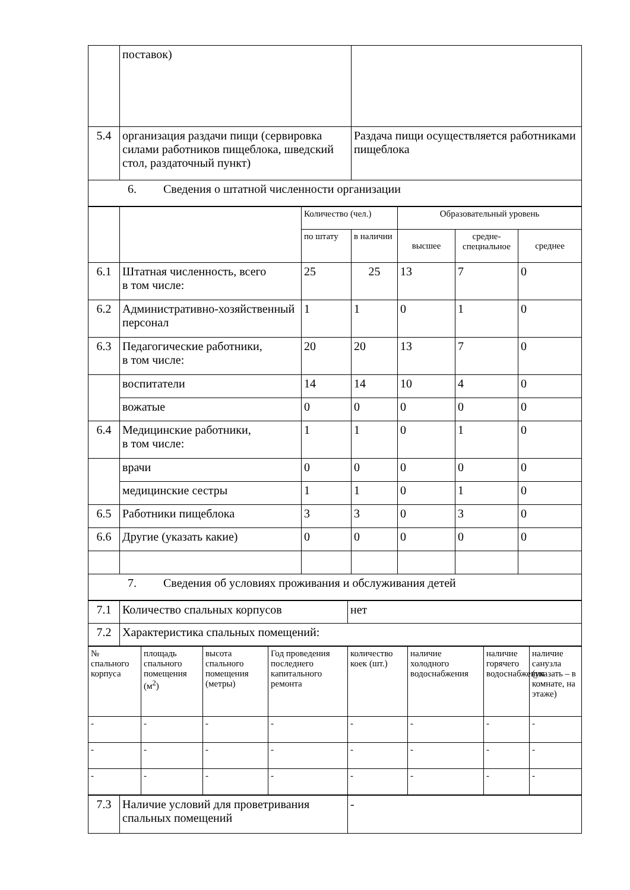| | поставок) | |
| 5.4 | организация раздачи пищи (сервировка силами работников пищеблока, шведский стол, раздаточный пункт) | Раздача пищи осуществляется работниками пищеблока |
| 6. Сведения о штатной численности организации | | |
| | | Количество (чел.) | | Образовательный уровень | | |
| | | по штату | в наличии | высшее | средне-специальное | среднее |
| 6.1 | Штатная численность, всего в том числе: | 25 | 25 | 13 | 7 | 0 |
| 6.2 | Административно-хозяйственный персонал | 1 | 1 | 0 | 1 | 0 |
| 6.3 | Педагогические работники, в том числе: | 20 | 20 | 13 | 7 | 0 |
| | воспитатели | 14 | 14 | 10 | 4 | 0 |
| | вожатые | 0 | 0 | 0 | 0 | 0 |
| 6.4 | Медицинские работники, в том числе: | 1 | 1 | 0 | 1 | 0 |
| | врачи | 0 | 0 | 0 | 0 | 0 |
| | медицинские сестры | 1 | 1 | 0 | 1 | 0 |
| 6.5 | Работники пищеблока | 3 | 3 | 0 | 3 | 0 |
| 6.6 | Другие (указать какие) | 0 | 0 | 0 | 0 | 0 |
| 7. Сведения об условиях проживания и обслуживания детей | | | | | | |
| 7.1 | Количество спальных корпусов | нет |
| 7.2 | Характеристика спальных помещений: | |
| № спального корпуса | площадь спального помещения (м<sup>2</sup>) | высота спального помещения (метры) | Год проведения последнего капитального ремонта | количество коек (шт.) | наличие холодного водоснабжения | наличие горячего водоснабжения | наличие санузла (указать – в комнате, на этаже) |
| - | - | - | - | - | - | - | - |
| - | - | - | - | - | - | - | - |
| - | - | - | - | - | - | - | - |
| 7.3 | Наличие условий для проветривания спальных помещений | - |